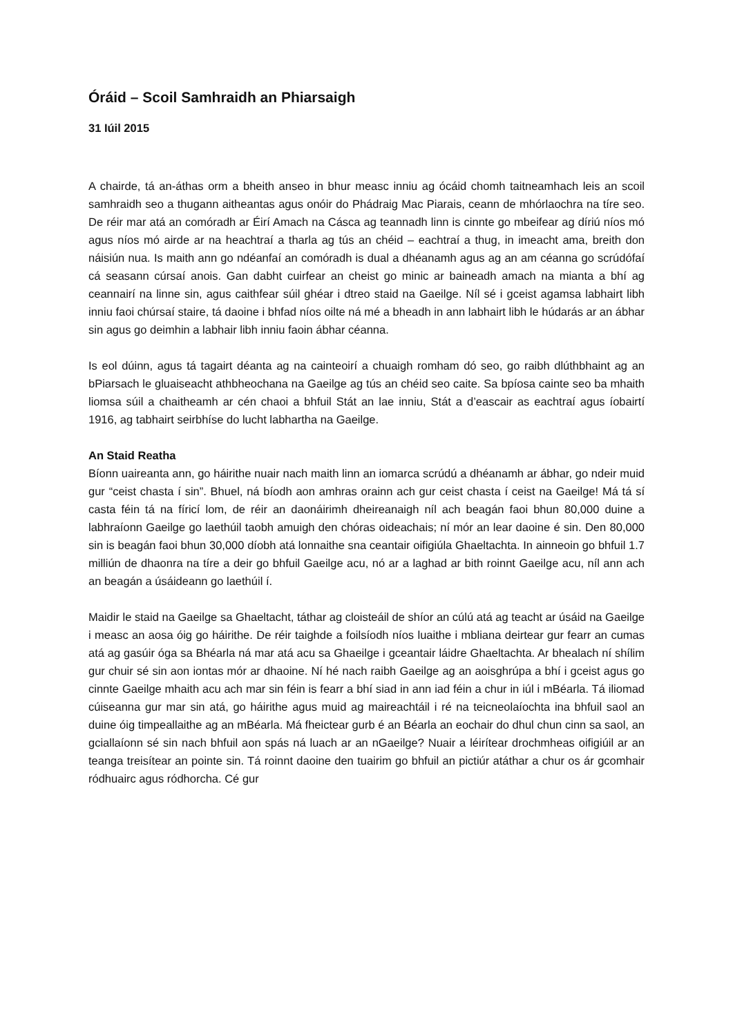Óráid – Scoil Samhraidh an Phiarsaigh
31 Iúil 2015
A chairde, tá an-áthas orm a bheith anseo in bhur measc inniu ag ócáid chomh taitneamhach leis an scoil samhraidh seo a thugann aitheantas agus onóir do Phádraig Mac Piarais, ceann de mhórlaochra na tíre seo. De réir mar atá an comóradh ar Éirí Amach na Cásca ag teannadh linn is cinnte go mbeifear ag díriú níos mó agus níos mó airde ar na heachtraí a tharla ag tús an chéid – eachtraí a thug, in imeacht ama, breith don náisiún nua. Is maith ann go ndéanfaí an comóradh is dual a dhéanamh agus ag an am céanna go scrúdófaí cá seasann cúrsaí anois. Gan dabht cuirfear an cheist go minic ar baineadh amach na mianta a bhí ag ceannairí na linne sin, agus caithfear súil ghéar i dtreo staid na Gaeilge. Níl sé i gceist agamsa labhairt libh inniu faoi chúrsaí staire, tá daoine i bhfad níos oilte ná mé a bheadh in ann labhairt libh le húdarás ar an ábhar sin agus go deimhin a labhair libh inniu faoin ábhar céanna.
Is eol dúinn, agus tá tagairt déanta ag na cainteoirí a chuaigh romham dó seo, go raibh dlúthbhaint ag an bPiarsach le gluaiseacht athbheochana na Gaeilge ag tús an chéid seo caite. Sa bpíosa cainte seo ba mhaith liomsa súil a chaitheamh ar cén chaoi a bhfuil Stát an lae inniu, Stát a d’eascair as eachtraí agus íobairtí 1916, ag tabhairt seirbhíse do lucht labhartha na Gaeilge.
An Staid Reatha
Bíonn uaireanta ann, go háirithe nuair nach maith linn an iomarca scrúdú a dhéanamh ar ábhar, go ndeir muid gur “ceist chasta í sin”. Bhuel, ná bíodh aon amhras orainn ach gur ceist chasta í ceist na Gaeilge! Má tá sí casta féin tá na fíricí lom, de réir an daonáirimh dheireanaigh níl ach beagán faoi bhun 80,000 duine a labhraíonn Gaeilge go laethúil taobh amuigh den chóras oideachais; ní mór an lear daoine é sin. Den 80,000 sin is beagán faoi bhun 30,000 díobh atá lonnaithe sna ceantair oifigiúla Ghaeltachta. In ainneoin go bhfuil 1.7 milliún de dhaonra na tíre a deir go bhfuil Gaeilge acu, nó ar a laghad ar bith roinnt Gaeilge acu, níl ann ach an beagán a úsáideann go laethúil í.
Maidir le staid na Gaeilge sa Ghaeltacht, táthar ag cloisteáil de shíor an cúlú atá ag teacht ar úsáid na Gaeilge i measc an aosa óig go háirithe. De réir taighde a foilsíodh níos luaithe i mbliana deirtear gur fearr an cumas atá ag gasúir óga sa Bhéarla ná mar atá acu sa Ghaeilge i gceantair láidre Ghaeltachta. Ar bhealach ní shílim gur chuir sé sin aon iontas mór ar dhaoine. Ní hé nach raibh Gaeilge ag an aoisghrúpa a bhí i gceist agus go cinnte Gaeilge mhaith acu ach mar sin féin is fearr a bhí siad in ann iad féin a chur in iúl i mBéarla. Tá iliomad cúiseanna gur mar sin atá, go háirithe agus muid ag maireachtáil i ré na teicneolaíochta ina bhfuil saol an duine óig timpeallaithe ag an mBéarla. Má fheictear gurb é an Béarla an eochair do dhul chun cinn sa saol, an gciallaíonn sé sin nach bhfuil aon spás ná luach ar an nGaeilge? Nuair a léirítear drochmheas oifigiúil ar an teanga treisítear an pointe sin. Tá roinnt daoine den tuairim go bhfuil an pictiúr atáthar a chur os ár gcomhair ródhuairc agus ródhorcha. Cé gur